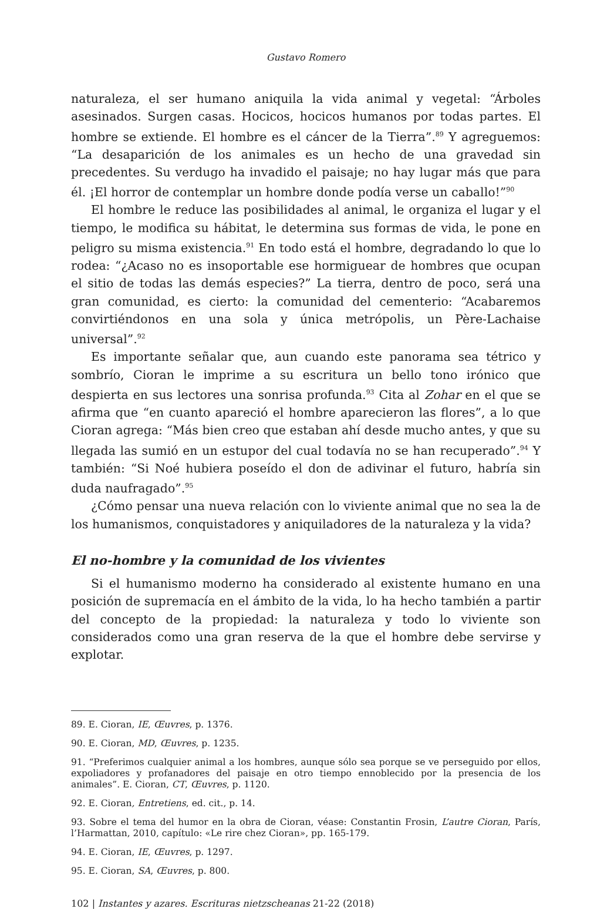Gustavo Romero
naturaleza, el ser humano aniquila la vida animal y vegetal: “Árboles asesinados. Surgen casas. Hocicos, hocicos humanos por todas partes. El hombre se extiende. El hombre es el cáncer de la Tierra”.<sup>89</sup> Y agreguemos: “La desaparición de los animales es un hecho de una gravedad sin precedentes. Su verdugo ha invadido el paisaje; no hay lugar más que para él. ¡El horror de contemplar un hombre donde podía verse un caballo!”<sup>90</sup>
El hombre le reduce las posibilidades al animal, le organiza el lugar y el tiempo, le modifica su hábitat, le determina sus formas de vida, le pone en peligro su misma existencia.<sup>91</sup> En todo está el hombre, degradando lo que lo rodea: “¿Acaso no es insoportable ese hormiguear de hombres que ocupan el sitio de todas las demás especies?” La tierra, dentro de poco, será una gran comunidad, es cierto: la comunidad del cementerio: “Acabaremos convirtiéndonos en una sola y única metrópolis, un Père-Lachaise universal”.<sup>92</sup>
Es importante señalar que, aun cuando este panorama sea tétrico y sombrío, Cioran le imprime a su escritura un bello tono irónico que despierta en sus lectores una sonrisa profunda.<sup>93</sup> Cita al Zohar en el que se afirma que “en cuanto apareció el hombre aparecieron las flores”, a lo que Cioran agrega: “Más bien creo que estaban ahí desde mucho antes, y que su llegada las sumió en un estupor del cual todavía no se han recuperado”.<sup>94</sup> Y también: “Si Noé hubiera poseído el don de adivinar el futuro, habría sin duda naufragado”.<sup>95</sup>
¿Cómo pensar una nueva relación con lo viviente animal que no sea la de los humanismos, conquistadores y aniquiladores de la naturaleza y la vida?
El no-hombre y la comunidad de los vivientes
Si el humanismo moderno ha considerado al existente humano en una posición de supremacía en el ámbito de la vida, lo ha hecho también a partir del concepto de la propiedad: la naturaleza y todo lo viviente son considerados como una gran reserva de la que el hombre debe servirse y explotar.
89. E. Cioran, IE, Œuvres, p. 1376.
90. E. Cioran, MD, Œuvres, p. 1235.
91. “Preferimos cualquier animal a los hombres, aunque sólo sea porque se ve perseguido por ellos, expoliadores y profanadores del paisaje en otro tiempo ennoblecido por la presencia de los animales”. E. Cioran, CT, Œuvres, p. 1120.
92. E. Cioran, Entretiens, ed. cit., p. 14.
93. Sobre el tema del humor en la obra de Cioran, véase: Constantin Frosin, L’autre Cioran, París, l’Harmattan, 2010, capítulo: «Le rire chez Cioran», pp. 165-179.
94. E. Cioran, IE, Œuvres, p. 1297.
95. E. Cioran, SA, Œuvres, p. 800.
102 | Instantes y azares. Escrituras nietzscheanas 21-22 (2018)